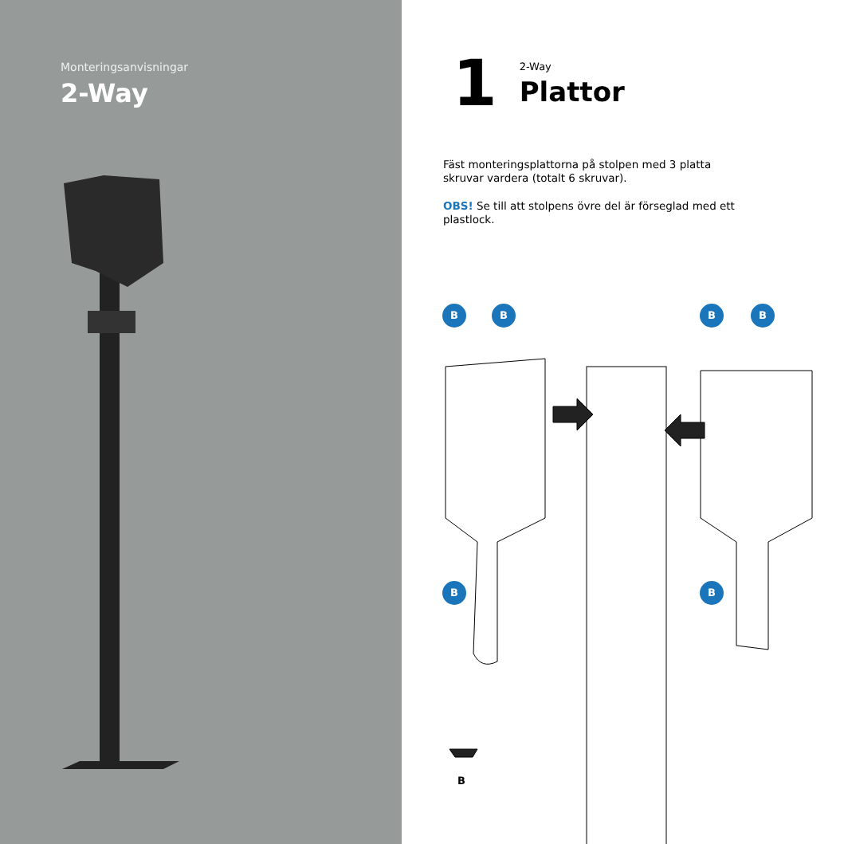Monteringsanvisningar
2-Way
1
2-Way
Plattor
Fäst monteringsplattorna på stolpen med 3 platta skruvar vardera (totalt 6 skruvar).
OBS! Se till att stolpens övre del är förseglad med ett plastlock.
B B B B
B B
B